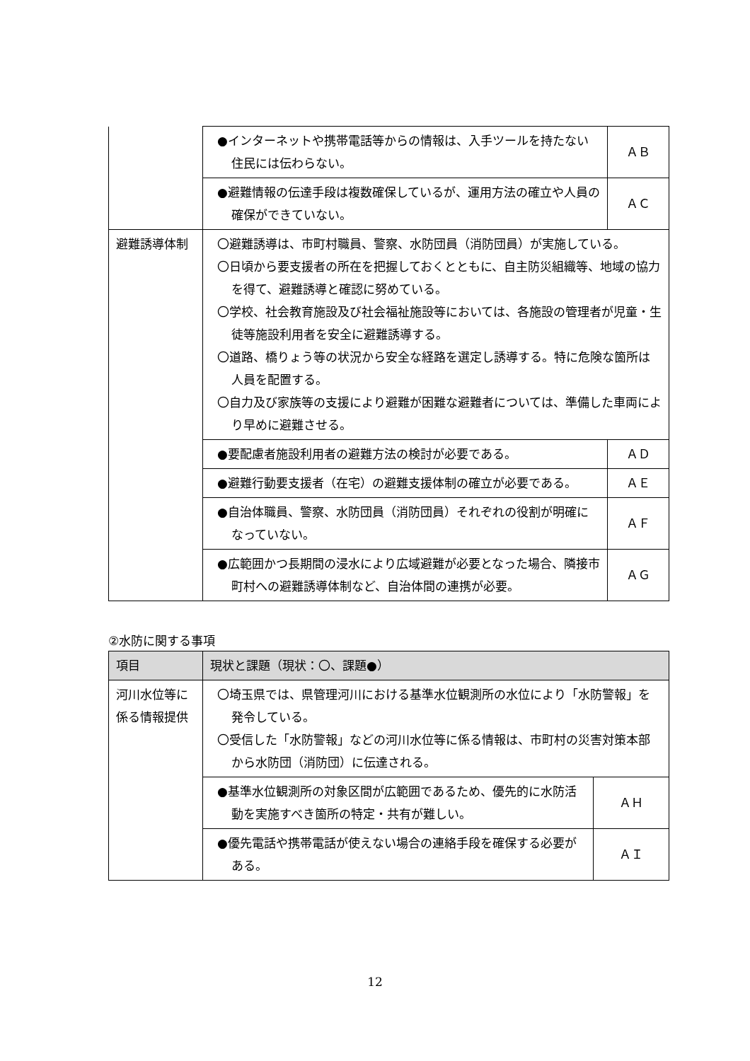| | ●インターネットや携帯電話等からの情報は、入手ツールを持たない住民には伝わらない。 | ＡＢ |
| | ●避難情報の伝達手段は複数確保しているが、運用方法の確立や人員の確保ができていない。 | ＡＣ |
| 避難誘導体制 | 〇避難誘導は、市町村職員、警察、水防団員（消防団員）が実施している。 〇日頃から要支援者の所在を把握しておくとともに、自主防災組織等、地域の協力を得て、避難誘導と確認に努めている。 〇学校、社会教育施設及び社会福祉施設等においては、各施設の管理者が児童・生徒等施設利用者を安全に避難誘導する。 〇道路、橋りょう等の状況から安全な経路を選定し誘導する。特に危険な箇所は人員を配置する。 〇自力及び家族等の支援により避難が困難な避難者については、準備した車両により早めに避難させる。 | |
| | ●要配慮者施設利用者の避難方法の検討が必要である。 | ＡＤ |
| | ●避難行動要支援者（在宅）の避難支援体制の確立が必要である。 | ＡＥ |
| | ●自治体職員、警察、水防団員（消防団員）それぞれの役割が明確になっていない。 | ＡＦ |
| | ●広範囲かつ長期間の浸水により広域避難が必要となった場合、隣接市町村への避難誘導体制など、自治体間の連携が必要。 | ＡＧ |
②水防に関する事項
| 項目 | 現状と課題（現状：〇、課題●） | |
| --- | --- | --- |
| 河川水位等に係る情報提供 | 〇埼玉県では、県管理河川における基準水位観測所の水位により「水防警報」を発令している。 〇受信した「水防警報」などの河川水位等に係る情報は、市町村の災害対策本部から水防団（消防団）に伝達される。 | |
| | ●基準水位観測所の対象区間が広範囲であるため、優先的に水防活動を実施すべき箇所の特定・共有が難しい。 | ＡＨ |
| | ●優先電話や携帯電話が使えない場合の連絡手段を確保する必要がある。 | ＡＩ |
12